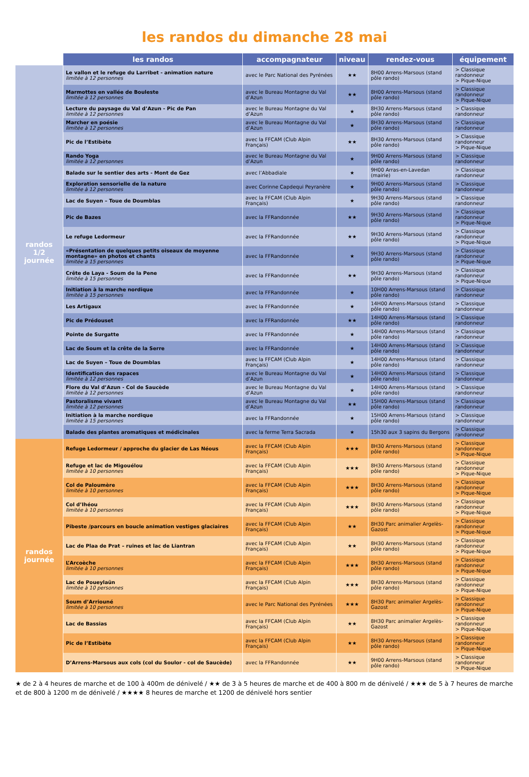les randos du dimanche 28 mai
| | les randos | accompagnateur | niveau | rendez-vous | équipement |
| --- | --- | --- | --- | --- | --- |
| randos 1/2 journée | Le vallon et le refuge du Larribet - animation nature limitée à 12 personnes | avec le Parc National des Pyrénées | ★★ | 8H00 Arrens-Marsous (stand pôle rando) | > Classique randonneur > Pique-Nique |
| | Marmottes en vallée de Bouleste limitée à 12 personnes | avec le Bureau Montagne du Val d’Azun | ★★ | 8H00 Arrens-Marsous (stand pôle rando) | > Classique randonneur > Pique-Nique |
| | Lecture du paysage du Val d’Azun - Pic de Pan limitée à 12 personnes | avec le Bureau Montagne du Val d’Azun | ★ | 8H30 Arrens-Marsous (stand pôle rando) | > Classique randonneur |
| | Marcher en poésie limitée à 12 personnes | avec le Bureau Montagne du Val d’Azun | ★ | 8H30 Arrens-Marsous (stand pôle rando) | > Classique randonneur |
| | Pic de l’Estibète | avec la FFCAM (Club Alpin Français) | ★★ | 8H30 Arrens-Marsous (stand pôle rando) | > Classique randonneur > Pique-Nique |
| | Rando Yoga limitée à 12 personnes | avec le Bureau Montagne du Val d’Azun | ★ | 9H00 Arrens-Marsous (stand pôle rando) | > Classique randonneur |
| | Balade sur le sentier des arts - Mont de Gez | avec l’Abbadiale | ★ | 9H00 Arras-en-Lavedan (mairie) | > Classique randonneur |
| | Exploration sensorielle de la nature limitée à 12 personnes | avec Corinne Capdequi Peyranère | ★ | 9H00 Arrens-Marsous (stand pôle rando) | > Classique randonneur |
| | Lac de Suyen – Toue de Doumblas | avec la FFCAM (Club Alpin Français) | ★ | 9H30 Arrens-Marsous (stand pôle rando) | > Classique randonneur |
| | Pic de Bazes | avec la FFRandonnée | ★★ | 9H30 Arrens-Marsous (stand pôle rando) | > Classique randonneur > Pique-Nique |
| | Le refuge Ledormeur | avec la FFRandonnée | ★★ | 9H30 Arrens-Marsous (stand pôle rando) | > Classique randonneur > Pique-Nique |
| | «Présentation de quelques petits oiseaux de moyenne montagne» en photos et chants limitée à 15 personnes | avec la FFRandonnée | ★ | 9H30 Arrens-Marsous (stand pôle rando) | > Classique randonneur > Pique-Nique |
| | Crête de Laya - Soum de la Pene limitée à 15 personnes | avec la FFRandonnée | ★★ | 9H30 Arrens-Marsous (stand pôle rando) | > Classique randonneur > Pique-Nique |
| | Initiation à la marche nordique limitée à 15 personnes | avec la FFRandonnée | ★ | 10H00 Arrens-Marsous (stand pôle rando) | > Classique randonneur |
| | Les Artigaux | avec la FFRandonnée | ★ | 14H00 Arrens-Marsous (stand pôle rando) | > Classique randonneur |
| | Pic de Prédouset | avec la FFRandonnée | ★★ | 14H00 Arrens-Marsous (stand pôle rando) | > Classique randonneur |
| | Pointe de Surgatte | avec la FFRandonnée | ★ | 14H00 Arrens-Marsous (stand pôle rando) | > Classique randonneur |
| | Lac de Soum et la crête de la Serre | avec la FFRandonnée | ★ | 14H00 Arrens-Marsous (stand pôle rando) | > Classique randonneur |
| | Lac de Suyen – Toue de Doumblas | avec la FFCAM (Club Alpin Français) | ★ | 14H00 Arrens-Marsous (stand pôle rando) | > Classique randonneur |
| | Identification des rapaces limitée à 12 personnes | avec le Bureau Montagne du Val d’Azun | ★ | 14H00 Arrens-Marsous (stand pôle rando) | > Classique randonneur |
| | Flore du Val d’Azun - Col de Saucède limitée à 12 personnes | avec le Bureau Montagne du Val d’Azun | ★ | 14H00 Arrens-Marsous (stand pôle rando) | > Classique randonneur |
| | Pastoralisme vivant limitée à 12 personnes | avec le Bureau Montagne du Val d’Azun | ★★ | 15H00 Arrens-Marsous (stand pôle rando) | > Classique randonneur |
| | Initiation à la marche nordique limitée à 15 personnes | avec la FFRandonnée | ★ | 15H00 Arrens-Marsous (stand pôle rando) | > Classique randonneur |
| | Balade des plantes aromatiques et médicinales | avec la ferme Terra Sacrada | ★ | 15h30 aux 3 sapins du Bergons | > Classique randonneur |
| randos journée | Refuge Ledormeur / approche du glacier de Las Néous | avec la FFCAM (Club Alpin Français) | ★★★ | 8H30 Arrens-Marsous (stand pôle rando) | > Classique randonneur > Pique-Nique |
| | Refuge et lac de Migouélou limitée à 10 personnes | avec la FFCAM (Club Alpin Français) | ★★★ | 8H30 Arrens-Marsous (stand pôle rando) | > Classique randonneur > Pique-Nique |
| | Col de Paloumère limitée à 10 personnes | avec la FFCAM (Club Alpin Français) | ★★★ | 8H30 Arrens-Marsous (stand pôle rando) | > Classique randonneur > Pique-Nique |
| | Col d’Ihéou limitée à 10 personnes | avec la FFCAM (Club Alpin Français) | ★★★ | 8H30 Arrens-Marsous (stand pôle rando) | > Classique randonneur > Pique-Nique |
| | Pibeste /parcours en boucle animation vestiges glaciaires | avec la FFCAM (Club Alpin Français) | ★★ | 8H30 Parc animalier Argelès-Gazost | > Classique randonneur > Pique-Nique |
| | Lac de Plaa de Prat – ruines et lac de Liantran | avec la FFCAM (Club Alpin Français) | ★★ | 8H30 Arrens-Marsous (stand pôle rando) | > Classique randonneur > Pique-Nique |
| | L’Arcoèche limitée à 10 personnes | avec la FFCAM (Club Alpin Français) | ★★★ | 8H30 Arrens-Marsous (stand pôle rando) | > Classique randonneur > Pique-Nique |
| | Lac de Poueylaün limitée à 10 personnes | avec la FFCAM (Club Alpin Français) | ★★★ | 8H30 Arrens-Marsous (stand pôle rando) | > Classique randonneur > Pique-Nique |
| | Soum d’Arriouné limitée à 10 personnes | avec le Parc National des Pyrénées | ★★★ | 8H30 Parc animalier Argelès-Gazost | > Classique randonneur > Pique-Nique |
| | Lac de Bassias | avec la FFCAM (Club Alpin Français) | ★★ | 8H30 Parc animalier Argelès-Gazost | > Classique randonneur > Pique-Nique |
| | Pic de l’Estibète | avec la FFCAM (Club Alpin Français) | ★★ | 8H30 Arrens-Marsous (stand pôle rando) | > Classique randonneur > Pique-Nique |
| | D’Arrens-Marsous aux cols (col du Soulor - col de Saucède) | avec la FFRandonnée | ★★ | 9H00 Arrens-Marsous (stand pôle rando) | > Classique randonneur > Pique-Nique |
★ de 2 à 4 heures de marche et de 100 à 400m de dénivelé / ★★ de 3 à 5 heures de marche et de 400 à 800 m de dénivelé / ★★★ de 5 à 7 heures de marche et de 800 à 1200 m de dénivelé / ★★★★ 8 heures de marche et 1200 de dénivelé hors sentier